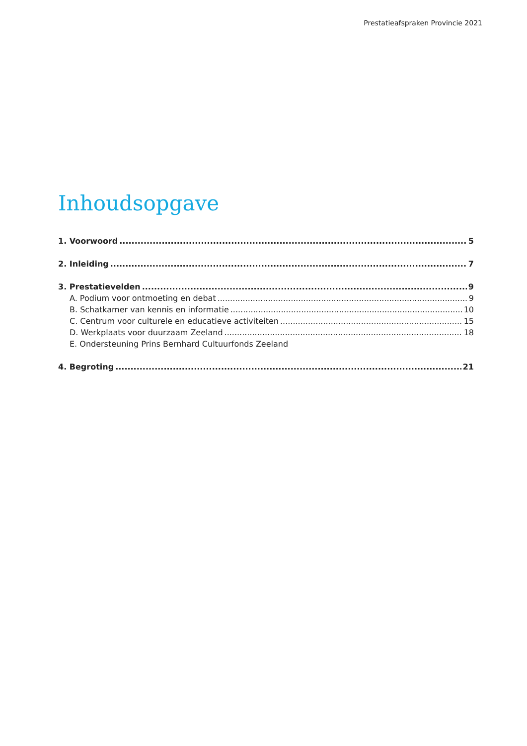Prestatieafspraken Provincie 2021
Inhoudsopgave
1. Voorwoord 5
2. Inleiding 7
3. Prestatievelden 9
A. Podium voor ontmoeting en debat 9
B. Schatkamer van kennis en informatie 10
C. Centrum voor culturele en educatieve activiteiten 15
D. Werkplaats voor duurzaam Zeeland 18
E. Ondersteuning Prins Bernhard Cultuurfonds Zeeland
4. Begroting 21